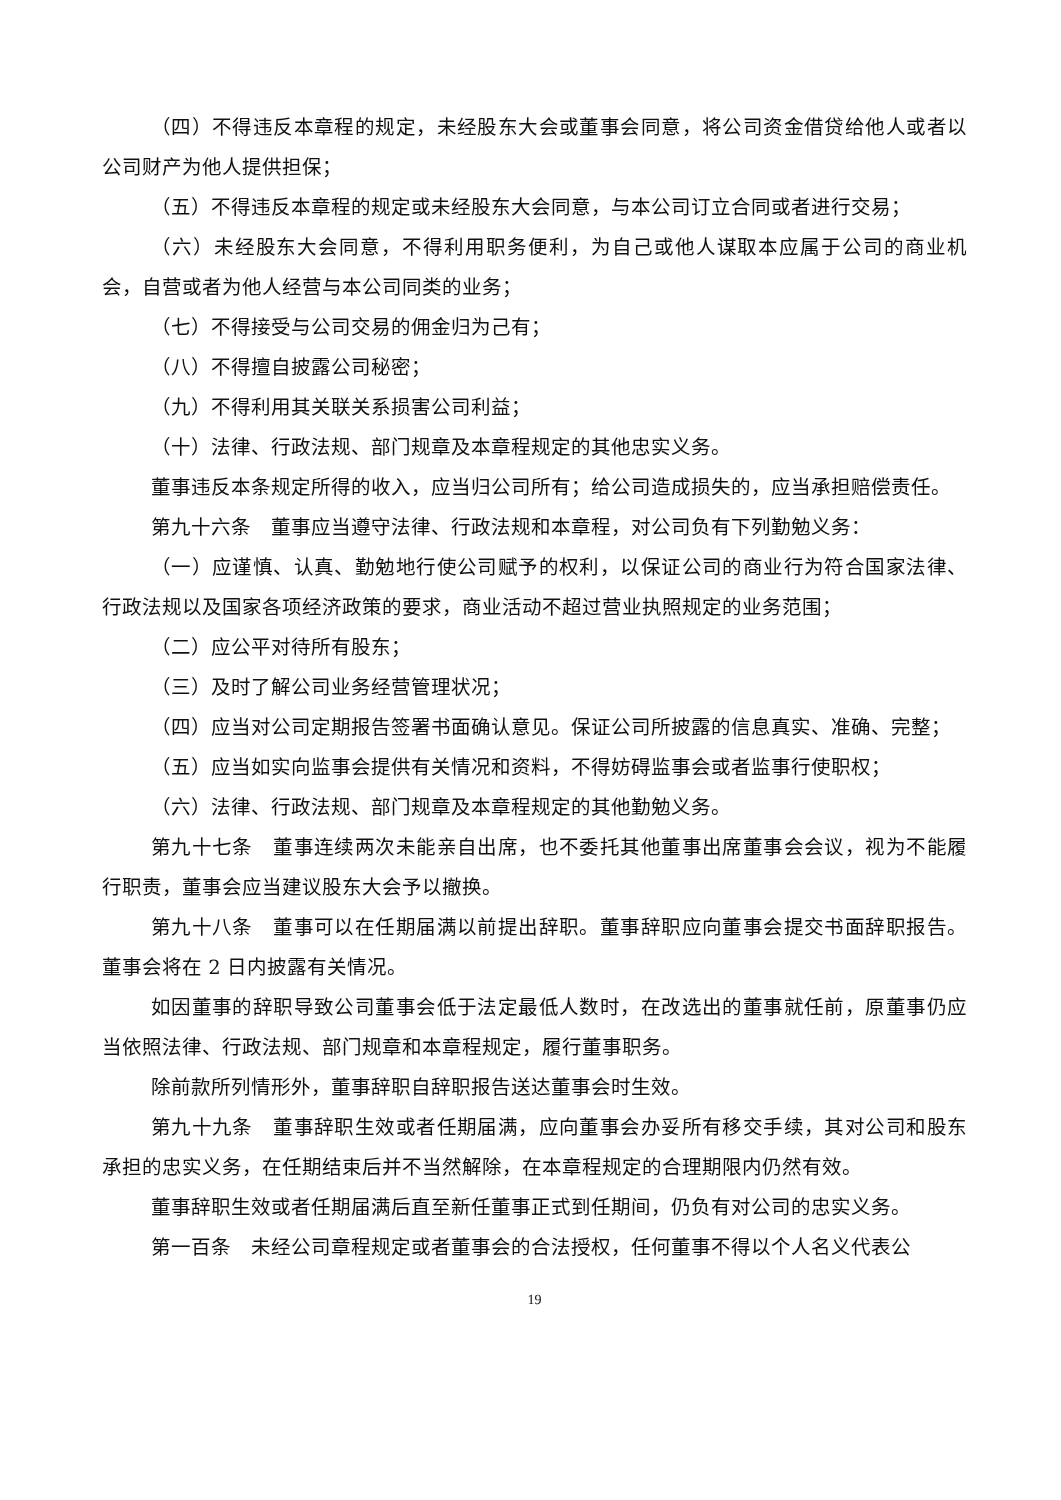（四）不得违反本章程的规定，未经股东大会或董事会同意，将公司资金借贷给他人或者以公司财产为他人提供担保；
（五）不得违反本章程的规定或未经股东大会同意，与本公司订立合同或者进行交易；
（六）未经股东大会同意，不得利用职务便利，为自己或他人谋取本应属于公司的商业机会，自营或者为他人经营与本公司同类的业务；
（七）不得接受与公司交易的佣金归为己有；
（八）不得擅自披露公司秘密；
（九）不得利用其关联关系损害公司利益；
（十）法律、行政法规、部门规章及本章程规定的其他忠实义务。
董事违反本条规定所得的收入，应当归公司所有；给公司造成损失的，应当承担赔偿责任。
第九十六条　董事应当遵守法律、行政法规和本章程，对公司负有下列勤勉义务：
（一）应谨慎、认真、勤勉地行使公司赋予的权利，以保证公司的商业行为符合国家法律、行政法规以及国家各项经济政策的要求，商业活动不超过营业执照规定的业务范围；
（二）应公平对待所有股东；
（三）及时了解公司业务经营管理状况；
（四）应当对公司定期报告签署书面确认意见。保证公司所披露的信息真实、准确、完整；
（五）应当如实向监事会提供有关情况和资料，不得妨碍监事会或者监事行使职权；
（六）法律、行政法规、部门规章及本章程规定的其他勤勉义务。
第九十七条　董事连续两次未能亲自出席，也不委托其他董事出席董事会会议，视为不能履行职责，董事会应当建议股东大会予以撤换。
第九十八条　董事可以在任期届满以前提出辞职。董事辞职应向董事会提交书面辞职报告。董事会将在 2 日内披露有关情况。
如因董事的辞职导致公司董事会低于法定最低人数时，在改选出的董事就任前，原董事仍应当依照法律、行政法规、部门规章和本章程规定，履行董事职务。
除前款所列情形外，董事辞职自辞职报告送达董事会时生效。
第九十九条　董事辞职生效或者任期届满，应向董事会办妥所有移交手续，其对公司和股东承担的忠实义务，在任期结束后并不当然解除，在本章程规定的合理期限内仍然有效。
董事辞职生效或者任期届满后直至新任董事正式到任期间，仍负有对公司的忠实义务。
第一百条　未经公司章程规定或者董事会的合法授权，任何董事不得以个人名义代表公
19